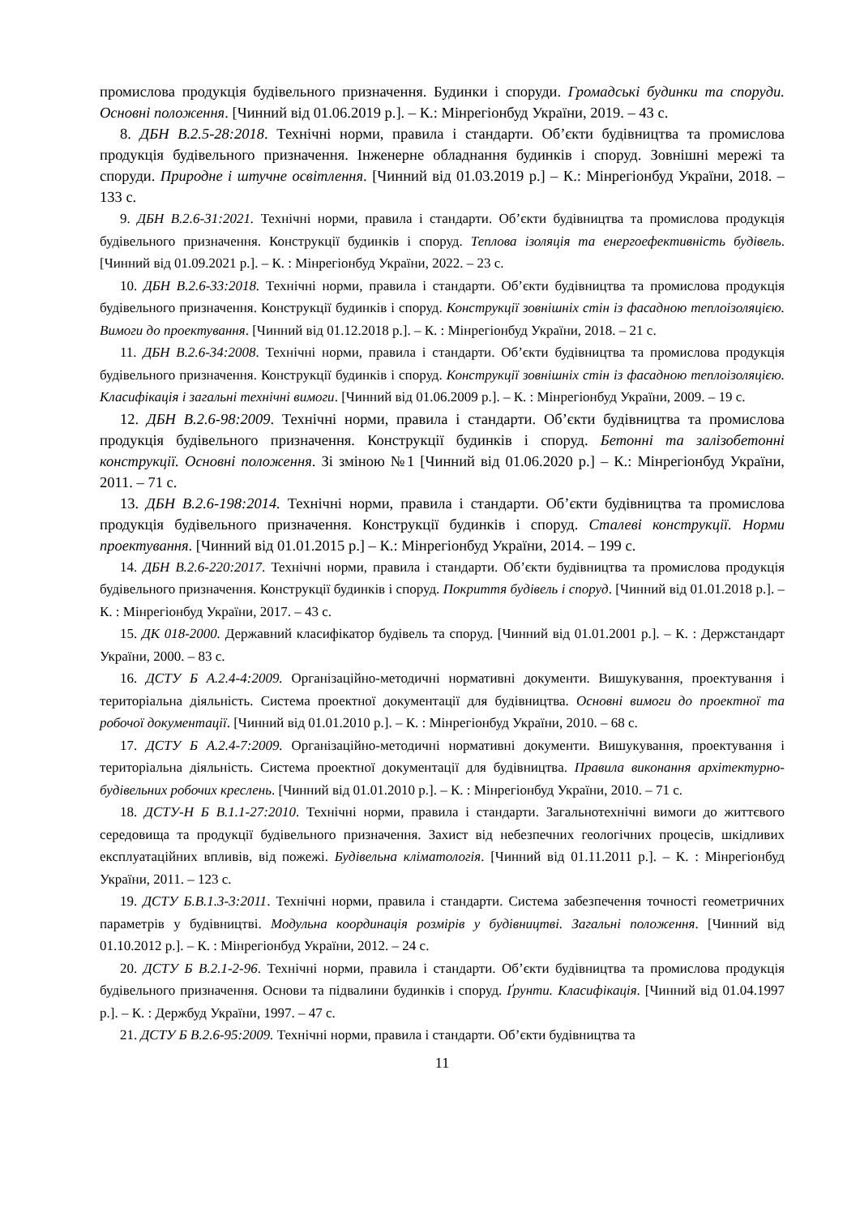промислова продукція будівельного призначення. Будинки і споруди. Громадські будинки та споруди. Основні положення. [Чинний від 01.06.2019 р.]. – К.: Мінрегіонбуд України, 2019. – 43 с.
8. ДБН В.2.5-28:2018. Технічні норми, правила і стандарти. Об’єкти будівництва та промислова продукція будівельного призначення. Інженерне обладнання будинків і споруд. Зовнішні мережі та споруди. Природне і штучне освітлення. [Чинний від 01.03.2019 р.] – К.: Мінрегіонбуд України, 2018. – 133 с.
9. ДБН В.2.6-31:2021. Технічні норми, правила і стандарти. Об’єкти будівництва та промислова продукція будівельного призначення. Конструкції будинків і споруд. Теплова ізоляція та енергоефективність будівель. [Чинний від 01.09.2021 р.]. – К. : Мінрегіонбуд України, 2022. – 23 с.
10. ДБН В.2.6-33:2018. Технічні норми, правила і стандарти. Об’єкти будівництва та промислова продукція будівельного призначення. Конструкції будинків і споруд. Конструкції зовнішніх стін із фасадною теплоізоляцією. Вимоги до проектування. [Чинний від 01.12.2018 р.]. – К. : Мінрегіонбуд України, 2018. – 21 с.
11. ДБН В.2.6-34:2008. Технічні норми, правила і стандарти. Об’єкти будівництва та промислова продукція будівельного призначення. Конструкції будинків і споруд. Конструкції зовнішніх стін із фасадною теплоізоляцією. Класифікація і загальні технічні вимоги. [Чинний від 01.06.2009 р.]. – К. : Мінрегіонбуд України, 2009. – 19 с.
12. ДБН В.2.6-98:2009. Технічні норми, правила і стандарти. Об’єкти будівництва та промислова продукція будівельного призначення. Конструкції будинків і споруд. Бетонні та залізобетонні конструкції. Основні положення. Зі зміною №1 [Чинний від 01.06.2020 р.] – К.: Мінрегіонбуд України, 2011. – 71 с.
13. ДБН В.2.6-198:2014. Технічні норми, правила і стандарти. Об’єкти будівництва та промислова продукція будівельного призначення. Конструкції будинків і споруд. Сталеві конструкції. Норми проектування. [Чинний від 01.01.2015 р.] – К.: Мінрегіонбуд України, 2014. – 199 с.
14. ДБН В.2.6-220:2017. Технічні норми, правила і стандарти. Об’єкти будівництва та промислова продукція будівельного призначення. Конструкції будинків і споруд. Покриття будівель і споруд. [Чинний від 01.01.2018 р.]. – К. : Мінрегіонбуд України, 2017. – 43 с.
15. ДК 018-2000. Державний класифікатор будівель та споруд. [Чинний від 01.01.2001 р.]. – К. : Держстандарт України, 2000. – 83 с.
16. ДСТУ Б А.2.4-4:2009. Організаційно-методичні нормативні документи. Вишукування, проектування і територіальна діяльність. Система проектної документації для будівництва. Основні вимоги до проектної та робочої документації. [Чинний від 01.01.2010 р.]. – К. : Мінрегіонбуд України, 2010. – 68 с.
17. ДСТУ Б А.2.4-7:2009. Організаційно-методичні нормативні документи. Вишукування, проектування і територіальна діяльність. Система проектної документації для будівництва. Правила виконання архітектурно-будівельних робочих креслень. [Чинний від 01.01.2010 р.]. – К. : Мінрегіонбуд України, 2010. – 71 с.
18. ДСТУ-Н Б В.1.1-27:2010. Технічні норми, правила і стандарти. Загальнотехнічні вимоги до життєвого середовища та продукції будівельного призначення. Захист від небезпечних геологічних процесів, шкідливих експлуатаційних впливів, від пожежі. Будівельна кліматологія. [Чинний від 01.11.2011 р.]. – К. : Мінрегіонбуд України, 2011. – 123 с.
19. ДСТУ Б.В.1.3-3:2011. Технічні норми, правила і стандарти. Система забезпечення точності геометричних параметрів у будівництві. Модульна координація розмірів у будівництві. Загальні положення. [Чинний від 01.10.2012 р.]. – К. : Мінрегіонбуд України, 2012. – 24 с.
20. ДСТУ Б В.2.1-2-96. Технічні норми, правила і стандарти. Об’єкти будівництва та промислова продукція будівельного призначення. Основи та підвалини будинків і споруд. Ґрунти. Класифікація. [Чинний від 01.04.1997 р.]. – К. : Держбуд України, 1997. – 47 с.
21. ДСТУ Б В.2.6-95:2009. Технічні норми, правила і стандарти. Об’єкти будівництва та
11